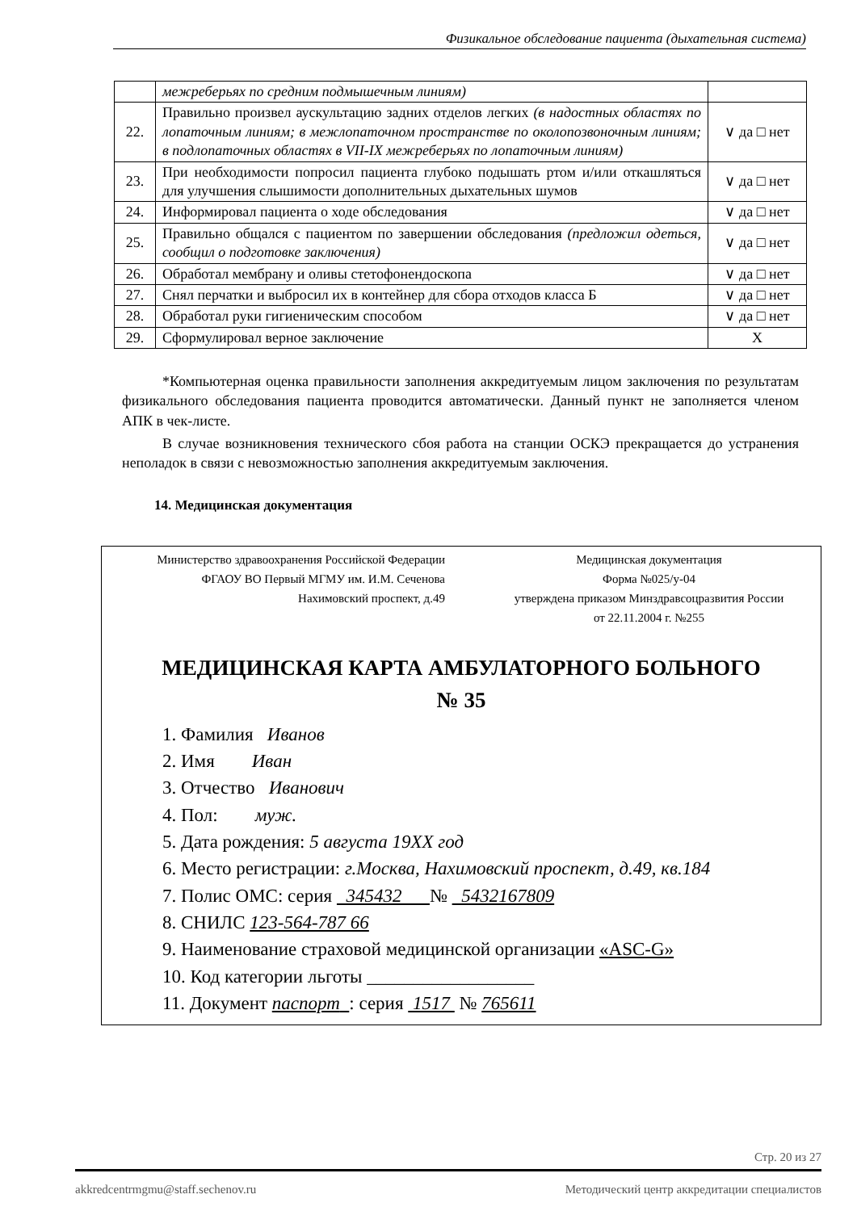Физикальное обследование пациента (дыхательная система)
| | межреберьях по средним подмышечным линиям) | |
| 22. | Правильно произвел аускультацию задних отделов легких (в надостных областях по лопаточным линиям; в межлопаточном пространстве по околопозвоночным линиям; в подлопаточных областях в VII-IX межреберьях по лопаточным линиям) | ∨ да □ нет |
| 23. | При необходимости попросил пациента глубоко подышать ртом и/или откашляться для улучшения слышимости дополнительных дыхательных шумов | ∨ да □ нет |
| 24. | Информировал пациента о ходе обследования | ∨ да □ нет |
| 25. | Правильно общался с пациентом по завершении обследования (предложил одеться, сообщил о подготовке заключения) | ∨ да □ нет |
| 26. | Обработал мембрану и оливы стетофонендоскопа | ∨ да □ нет |
| 27. | Снял перчатки и выбросил их в контейнер для сбора отходов класса Б | ∨ да □ нет |
| 28. | Обработал руки гигиеническим способом | ∨ да □ нет |
| 29. | Сформулировал верное заключение | X |
*Компьютерная оценка правильности заполнения аккредитуемым лицом заключения по результатам физикального обследования пациента проводится автоматически. Данный пункт не заполняется членом АПК в чек-листе.
В случае возникновения технического сбоя работа на станции ОСКЭ прекращается до устранения неполадок в связи с невозможностью заполнения аккредитуемым заключения.
14. Медицинская документация
Министерство здравоохранения Российской Федерации
ФГАОУ ВО Первый МГМУ им. И.М. Сеченова
Нахимовский проспект, д.49
Медицинская документация
Форма №025/у-04
утверждена приказом Минздравсоцразвития России
от 22.11.2004 г. №255
МЕДИЦИНСКАЯ КАРТА АМБУЛАТОРНОГО БОЛЬНОГО
№ 35
1. Фамилия Иванов
2. Имя Иван
3. Отчество Иванович
4. Пол: муж.
5. Дата рождения: 5 августа 19ХХ год
6. Место регистрации: г.Москва, Нахимовский проспект, д.49, кв.184
7. Полис ОМС: серия 345432 № 5432167809
8. СНИЛС 123-564-787 66
9. Наименование страховой медицинской организации «ASC-G»
10. Код категории льготы __________________
11. Документ паспорт : серия 1517 № 765611
Стр. 20 из 27
akkredcentrmgmu@staff.sechenov.ru Методический центр аккредитации специалистов